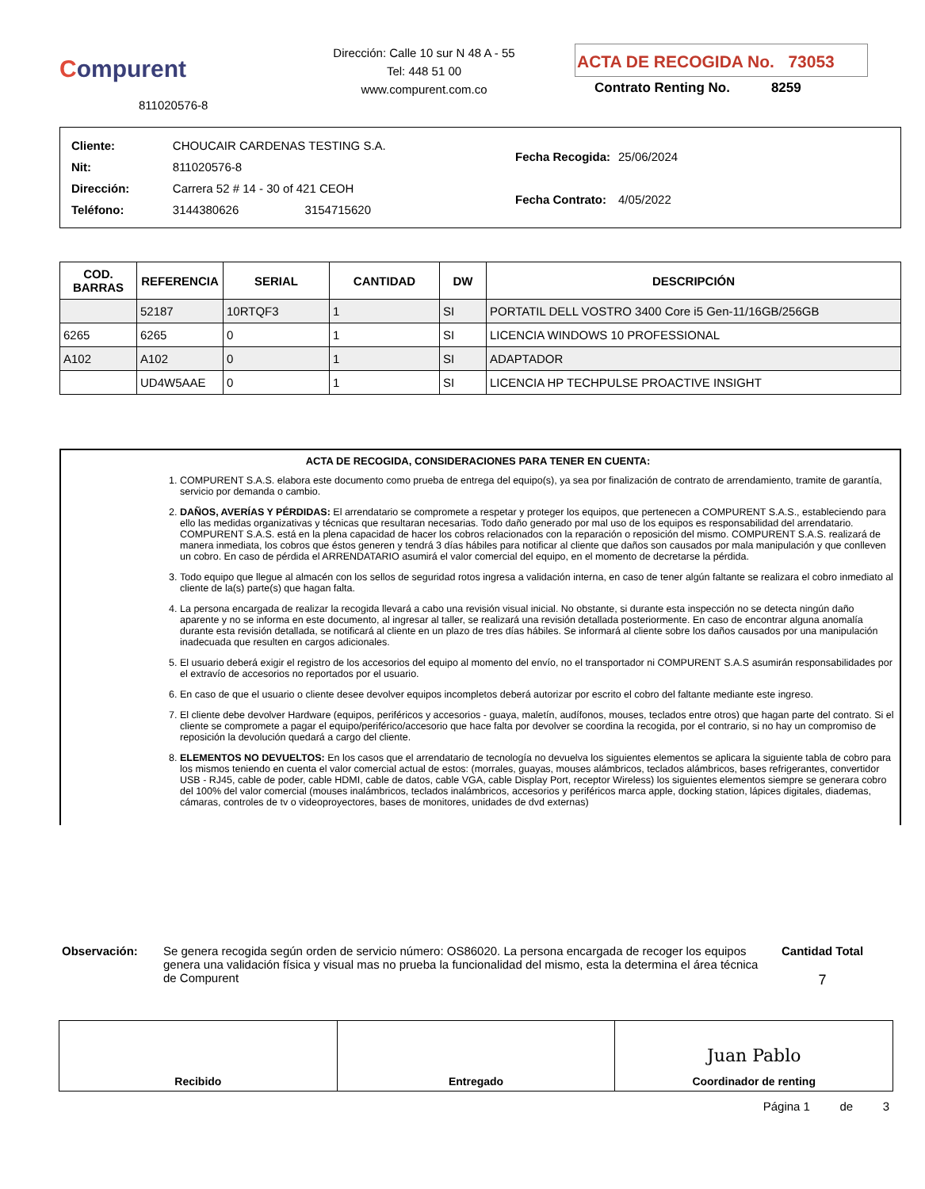Compurent
811020576-8
Dirección: Calle 10 sur N 48 A - 55
Tel: 448 51 00
www.compurent.com.co
ACTA DE RECOGIDA No. 73053
Contrato Renting No. 8259
| Cliente: | CHOUCAIR CARDENAS TESTING S.A. |
| Nit: | 811020576-8 |
| Dirección: | Carrera 52 # 14 - 30 of 421 CEOH |
| Teléfono: | 3144380626 3154715620 |
| Fecha Recogida: | 25/06/2024 |
| Fecha Contrato: | 4/05/2022 |
| COD. BARRAS | REFERENCIA | SERIAL | CANTIDAD | DW | DESCRIPCIÓN |
| --- | --- | --- | --- | --- | --- |
| | 52187 | 10RTQF3 | 1 | SI | PORTATIL DELL VOSTRO 3400 Core i5 Gen-11/16GB/256GB |
| 6265 | 6265 | 0 | 1 | SI | LICENCIA WINDOWS 10 PROFESSIONAL |
| A102 | A102 | 0 | 1 | SI | ADAPTADOR |
| | UD4W5AAE | 0 | 1 | SI | LICENCIA HP TECHPULSE PROACTIVE INSIGHT |
ACTA DE RECOGIDA, CONSIDERACIONES PARA TENER EN CUENTA:
1. COMPURENT S.A.S. elabora este documento como prueba de entrega del equipo(s), ya sea por finalización de contrato de arrendamiento, tramite de garantía, servicio por demanda o cambio.
2. DAÑOS, AVERÍAS Y PÉRDIDAS: El arrendatario se compromete a respetar y proteger los equipos, que pertenecen a COMPURENT S.A.S., estableciendo para ello las medidas organizativas y técnicas que resultaran necesarias. Todo daño generado por mal uso de los equipos es responsabilidad del arrendatario. COMPURENT S.A.S. está en la plena capacidad de hacer los cobros relacionados con la reparación o reposición del mismo. COMPURENT S.A.S. realizará de manera inmediata, los cobros que éstos generen y tendrá 3 días hábiles para notificar al cliente que daños son causados por mala manipulación y que conlleven un cobro. En caso de pérdida el ARRENDATARIO asumirá el valor comercial del equipo, en el momento de decretarse la pérdida.
3. Todo equipo que llegue al almacén con los sellos de seguridad rotos ingresa a validación interna, en caso de tener algún faltante se realizara el cobro inmediato al cliente de la(s) parte(s) que hagan falta.
4. La persona encargada de realizar la recogida llevará a cabo una revisión visual inicial. No obstante, si durante esta inspección no se detecta ningún daño aparente y no se informa en este documento, al ingresar al taller, se realizará una revisión detallada posteriormente. En caso de encontrar alguna anomalía durante esta revisión detallada, se notificará al cliente en un plazo de tres días hábiles. Se informará al cliente sobre los daños causados por una manipulación inadecuada que resulten en cargos adicionales.
5. El usuario deberá exigir el registro de los accesorios del equipo al momento del envío, no el transportador ni COMPURENT S.A.S asumirán responsabilidades por el extravío de accesorios no reportados por el usuario.
6. En caso de que el usuario o cliente desee devolver equipos incompletos deberá autorizar por escrito el cobro del faltante mediante este ingreso.
7. El cliente debe devolver Hardware (equipos, periféricos y accesorios - guaya, maletín, audífonos, mouses, teclados entre otros) que hagan parte del contrato. Si el cliente se compromete a pagar el equipo/periférico/accesorio que hace falta por devolver se coordina la recogida, por el contrario, si no hay un compromiso de reposición la devolución quedará a cargo del cliente.
8. ELEMENTOS NO DEVUELTOS: En los casos que el arrendatario de tecnología no devuelva los siguientes elementos se aplicara la siguiente tabla de cobro para los mismos teniendo en cuenta el valor comercial actual de estos: (morrales, guayas, mouses alámbricos, teclados alámbricos, bases refrigerantes, convertidor USB - RJ45, cable de poder, cable HDMI, cable de datos, cable VGA, cable Display Port, receptor Wireless) los siguientes elementos siempre se generara cobro del 100% del valor comercial (mouses inalámbricos, teclados inalámbricos, accesorios y periféricos marca apple, docking station, lápices digitales, diademas, cámaras, controles de tv o videoproyectores, bases de monitores, unidades de dvd externas)
Observación: Se genera recogida según orden de servicio número: OS86020. La persona encargada de recoger los equipos genera una validación física y visual mas no prueba la funcionalidad del mismo, esta la determina el área técnica de Compurent
Cantidad Total
7
Recibido Entregado
Juan Pablo
Coordinador de renting
Página 1 de 3